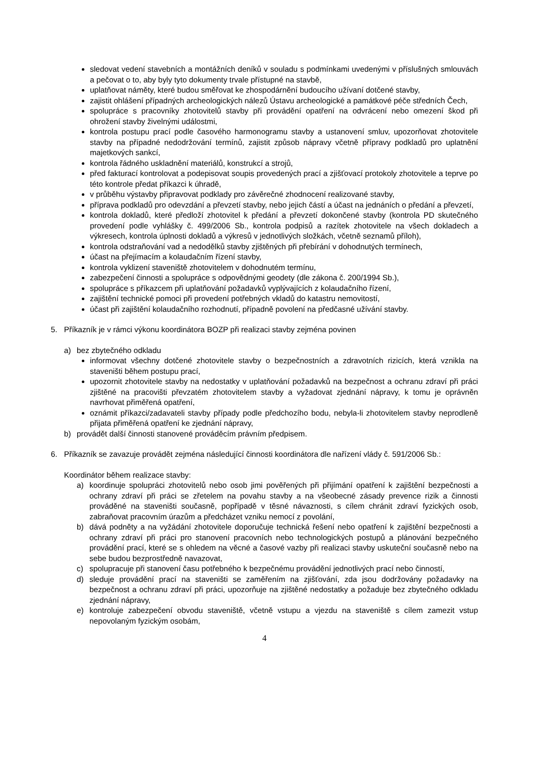sledovat vedení stavebních a montážních deníků v souladu s podmínkami uvedenými v příslušných smlouvách a pečovat o to, aby byly tyto dokumenty trvale přístupné na stavbě,
uplatňovat náměty, které budou směřovat ke zhospodárnění budoucího užívaní dotčené stavby,
zajistit ohlášení případných archeologických nálezů Ústavu archeologické a památkové péče středních Čech,
spolupráce s pracovníky zhotovitelů stavby při provádění opatření na odvrácení nebo omezení škod při ohrožení stavby živelnými událostmi,
kontrola postupu prací podle časového harmonogramu stavby a ustanovení smluv, upozorňovat zhotovitele stavby na případné nedodržování termínů, zajistit způsob nápravy včetně přípravy podkladů pro uplatnění majetkových sankcí,
kontrola řádného uskladnění materiálů, konstrukcí a strojů,
před fakturací kontrolovat a podepisovat soupis provedených prací a zjišťovací protokoly zhotovitele a teprve po této kontrole předat příkazci k úhradě,
v průběhu výstavby připravovat podklady pro závěrečné zhodnocení realizované stavby,
příprava podkladů pro odevzdání a převzetí stavby, nebo jejich částí a účast na jednáních o předání a převzetí,
kontrola dokladů, které předloží zhotovitel k předání a převzetí dokončené stavby (kontrola PD skutečného provedení podle vyhlášky č. 499/2006 Sb., kontrola podpisů a razítek zhotovitele na všech dokladech a výkresech, kontrola úplnosti dokladů a výkresů v jednotlivých složkách, včetně seznamů příloh),
kontrola odstraňování vad a nedodělků stavby zjištěných při přebírání v dohodnutých termínech,
účast na přejímacím a kolaudačním řízení stavby,
kontrola vyklizení staveniště zhotovitelem v dohodnutém termínu,
zabezpečení činnosti a spolupráce s odpovědnými geodety (dle zákona č. 200/1994 Sb.),
spolupráce s příkazcem při uplatňování požadavků vyplývajících z kolaudačního řízení,
zajištění technické pomoci při provedení potřebných vkladů do katastru nemovitostí,
účast při zajištění kolaudačního rozhodnutí, případně povolení na předčasné užívání stavby.
5. Příkazník je v rámci výkonu koordinátora BOZP při realizaci stavby zejména povinen
a) bez zbytečného odkladu
informovat všechny dotčené zhotovitele stavby o bezpečnostních a zdravotních rizicích, která vznikla na staveništi během postupu prací,
upozornit zhotovitele stavby na nedostatky v uplatňování požadavků na bezpečnost a ochranu zdraví při práci zjištěné na pracovišti převzatém zhotovitelem stavby a vyžadovat zjednání nápravy, k tomu je oprávněn navrhovat přiměřená opatření,
oznámit příkazci/zadavateli stavby případy podle předchozího bodu, nebyla-li zhotovitelem stavby neprodleně přijata přiměřená opatření ke zjednání nápravy,
b) provádět další činnosti stanovené prováděcím právním předpisem.
6. Příkazník se zavazuje provádět zejména následující činnosti koordinátora dle nařízení vlády č. 591/2006 Sb.:
Koordinátor během realizace stavby:
a) koordinuje spolupráci zhotovitelů nebo osob jimi pověřených při přijímání opatření k zajištění bezpečnosti a ochrany zdraví při práci se zřetelem na povahu stavby a na všeobecné zásady prevence rizik a činnosti prováděné na staveništi současně, popřípadě v těsné návaznosti, s cílem chránit zdraví fyzických osob, zabraňovat pracovním úrazům a předcházet vzniku nemocí z povolání,
b) dává podněty a na vyžádání zhotovitele doporučuje technická řešení nebo opatření k zajištění bezpečnosti a ochrany zdraví při práci pro stanovení pracovních nebo technologických postupů a plánování bezpečného provádění prací, které se s ohledem na věcné a časové vazby při realizaci stavby uskuteční současně nebo na sebe budou bezprostředně navazovat,
c) spolupracuje při stanovení času potřebného k bezpečnému provádění jednotlivých prací nebo činností,
d) sleduje provádění prací na staveništi se zaměřením na zjišťování, zda jsou dodržovány požadavky na bezpečnost a ochranu zdraví při práci, upozorňuje na zjištěné nedostatky a požaduje bez zbytečného odkladu zjednání nápravy,
e) kontroluje zabezpečení obvodu staveniště, včetně vstupu a vjezdu na staveniště s cílem zamezit vstup nepovolaným fyzickým osobám,
4